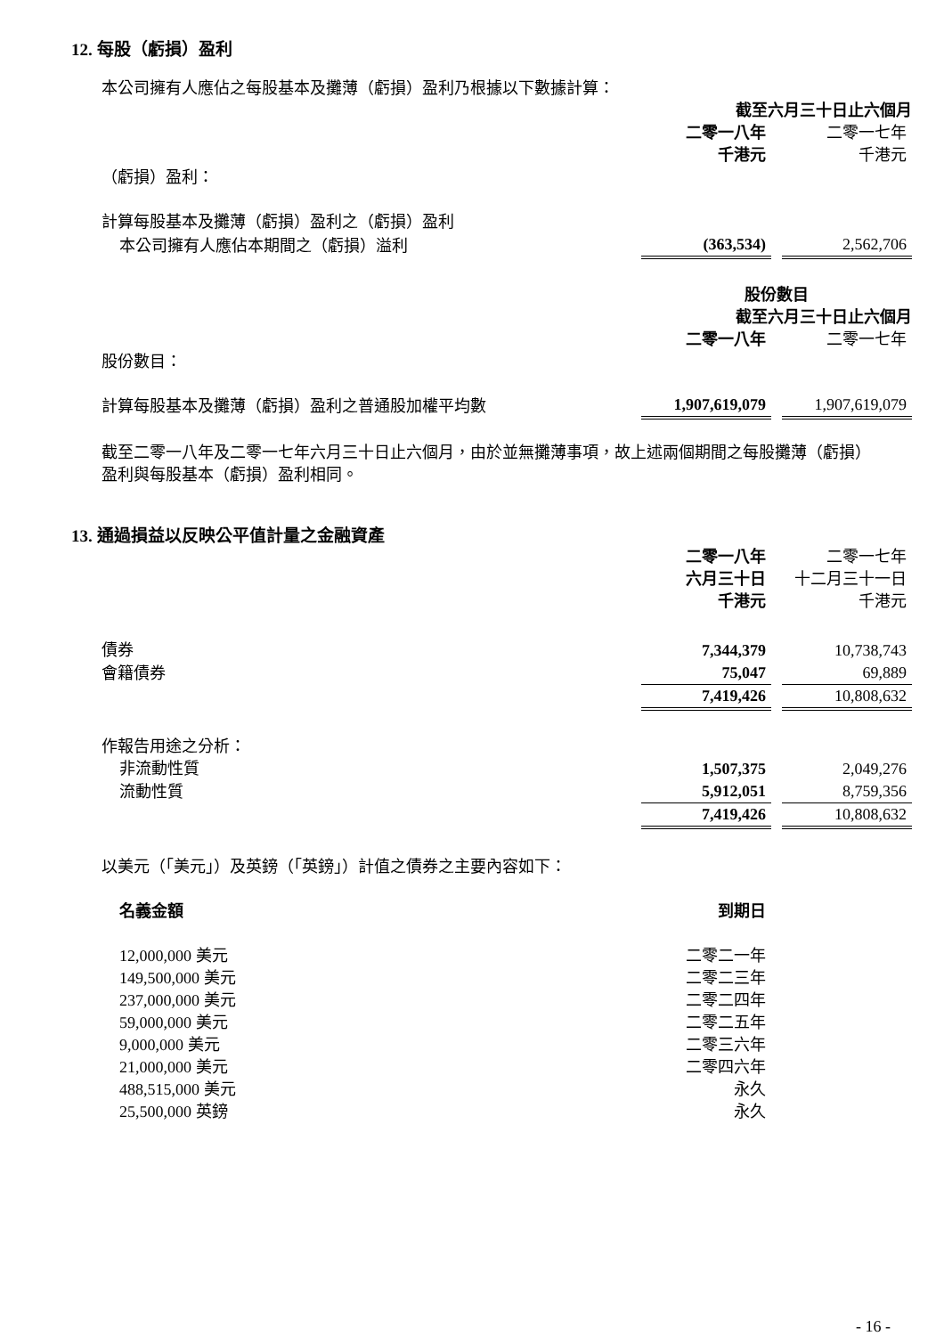12. 每股（虧損）盈利
本公司擁有人應佔之每股基本及攤薄（虧損）盈利乃根據以下數據計算：
| | 截至六月三十日止六個月 | | |
| | 二零一八年 | | 二零一七年 |
| | 千港元 | | 千港元 |
| （虧損）盈利： | | | |
| 計算每股基本及攤薄（虧損）盈利之（虧損）盈利 | | | |
| 本公司擁有人應佔本期間之（虧損）溢利 | (363,534) | | 2,562,706 |
| | 股份數目 | | |
| | 截至六月三十日止六個月 | | |
| | 二零一八年 | | 二零一七年 |
| 股份數目： | | | |
| 計算每股基本及攤薄（虧損）盈利之普通股加權平均數 | 1,907,619,079 | | 1,907,619,079 |
截至二零一八年及二零一七年六月三十日止六個月，由於並無攤薄事項，故上述兩個期間之每股攤薄（虧損）盈利與每股基本（虧損）盈利相同。
13. 通過損益以反映公平值計量之金融資產
| | 二零一八年 | | 二零一七年 |
| | 六月三十日 | | 十二月三十一日 |
| | 千港元 | | 千港元 |
| 債券 | 7,344,379 | | 10,738,743 |
| 會籍債券 | 75,047 | | 69,889 |
| | 7,419,426 | | 10,808,632 |
| 作報告用途之分析： | | | |
| 非流動性質 | 1,507,375 | | 2,049,276 |
| 流動性質 | 5,912,051 | | 8,759,356 |
| | 7,419,426 | | 10,808,632 |
以美元（「美元」）及英鎊（「英鎊」）計值之債券之主要內容如下：
| 名義金額 | 到期日 | |
| 12,000,000 美元 | 二零二一年 | |
| 149,500,000 美元 | 二零二三年 | |
| 237,000,000 美元 | 二零二四年 | |
| 59,000,000 美元 | 二零二五年 | |
| 9,000,000 美元 | 二零三六年 | |
| 21,000,000 美元 | 二零四六年 | |
| 488,515,000 美元 | 永久 | |
| 25,500,000 英鎊 | 永久 | |
- 16 -